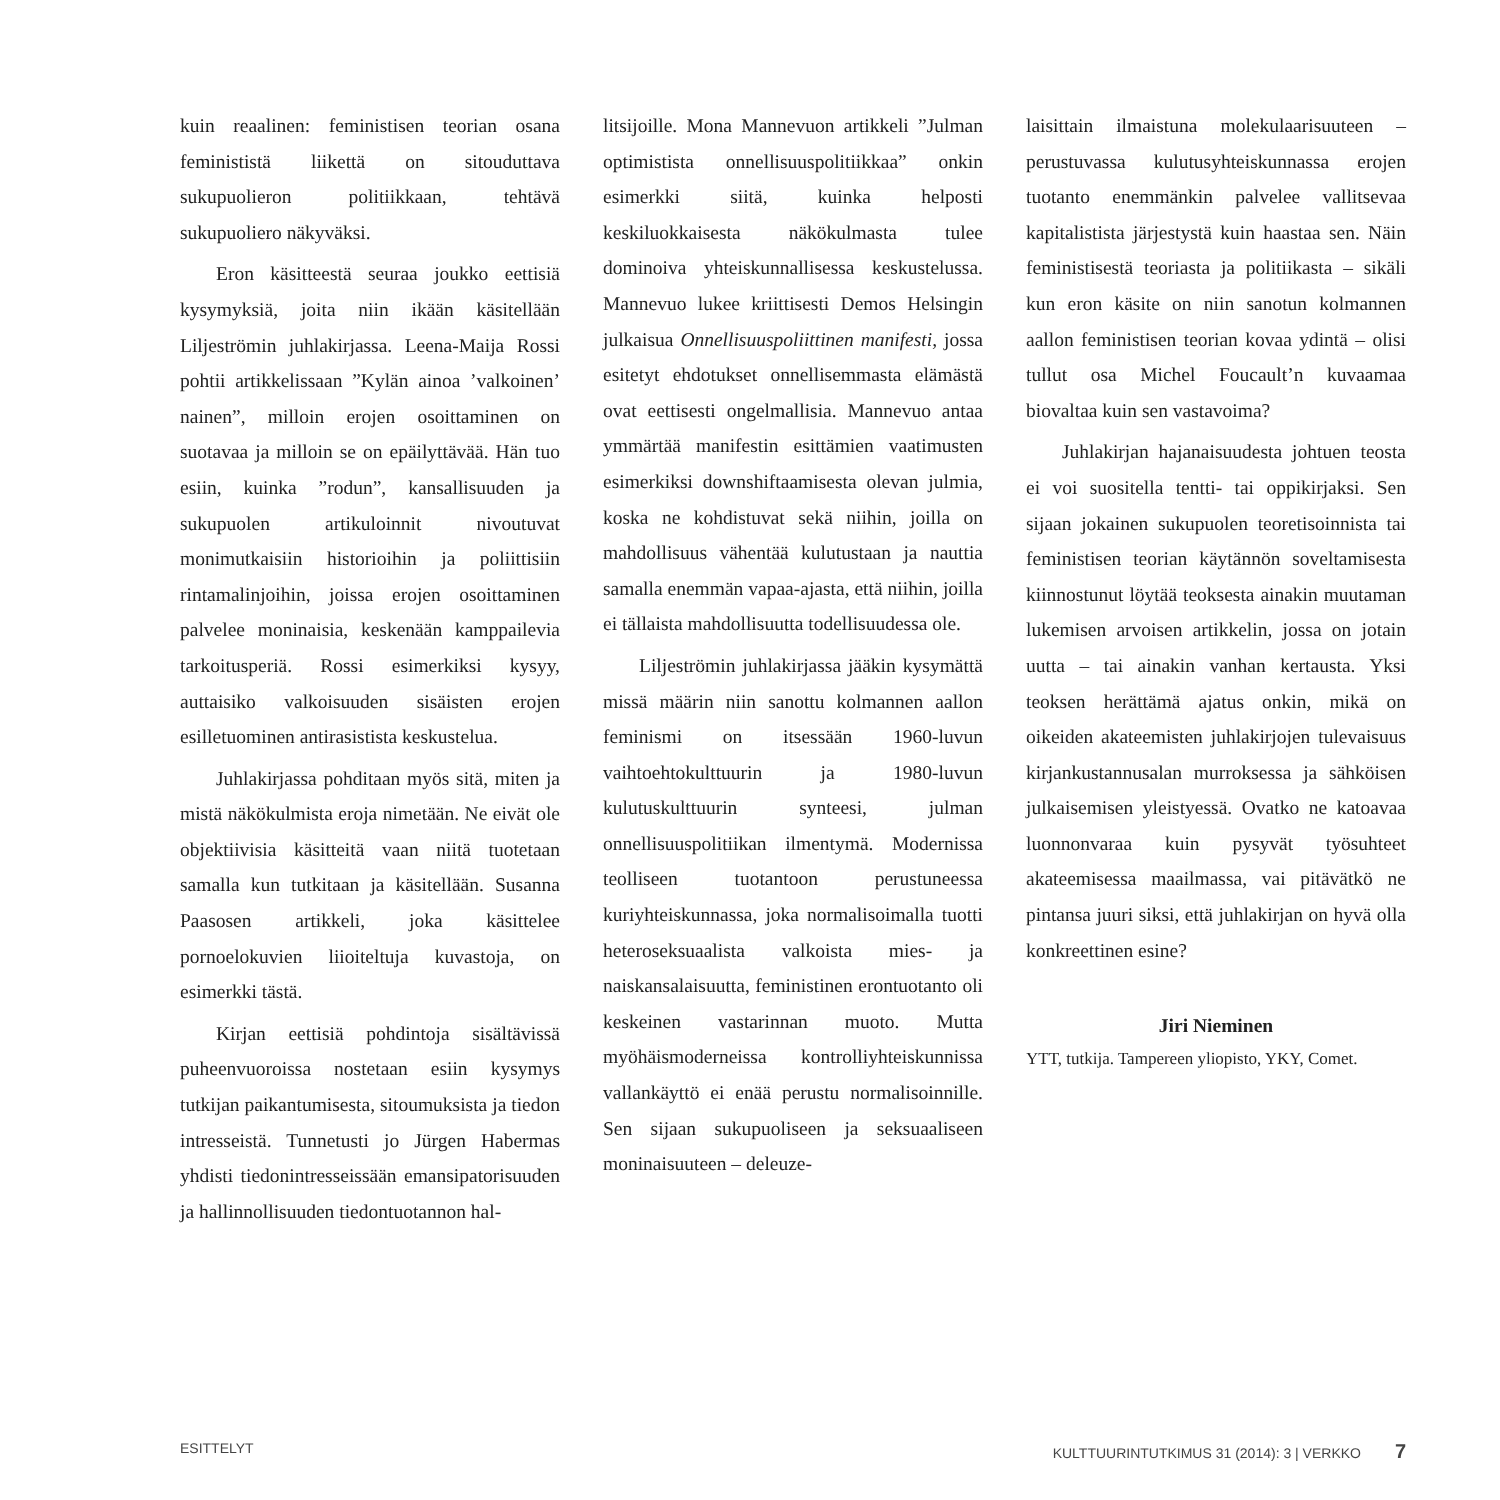kuin reaalinen: feministisen teorian osana feminististä liikettä on sitouduttava sukupuolieron politiikkaan, tehtävä sukupuoliero näkyväksi.
Eron käsitteestä seuraa joukko eettisiä kysymyksiä, joita niin ikään käsitellään Liljeströmin juhlakirjassa. Leena-Maija Rossi pohtii artikkelissaan ”Kylän ainoa ’valkoinen’ nainen”, milloin erojen osoittaminen on suotavaa ja milloin se on epäilyttävää. Hän tuo esiin, kuinka ”rodun”, kansallisuuden ja sukupuolen artikuloinnit nivoutuvat monimutkaisiin historioihin ja poliittisiin rintamalinjoihin, joissa erojen osoittaminen palvelee moninaisia, keskenään kamppailevia tarkoitusperiä. Rossi esimerkiksi kysyy, auttaisiko valkoisuuden sisäisten erojen esilletuominen antirasistista keskustelua.
Juhlakirjassa pohditaan myös sitä, miten ja mistä näkökulmista eroja nimetään. Ne eivät ole objektiivisia käsitteitä vaan niitä tuotetaan samalla kun tutkitaan ja käsitellään. Susanna Paasosen artikkeli, joka käsittelee pornoelokuvien liioiteltuja kuvastoja, on esimerkki tästä.
Kirjan eettisiä pohdintoja sisältävissä puheenvuoroissa nostetaan esiin kysymys tutkijan paikantumisesta, sitoumuksista ja tiedon intresseistä. Tunnetusti jo Jürgen Habermas yhdisti tiedonintresseissään emansipatorisuuden ja hallinnollisuuden tiedontuotannon hal-
litsijoille. Mona Mannevuon artikkeli ”Julman optimistista onnellisuuspolitiikkaa” onkin esimerkki siitä, kuinka helposti keskiluokkaisesta näkökulmasta tulee dominoiva yhteiskunnallisessa keskustelussa. Mannevuo lukee kriittisesti Demos Helsingin julkaisua Onnellisuuspoliittinen manifesti, jossa esitetyt ehdotukset onnellisemmasta elämästä ovat eettisesti ongelmallisia. Mannevuo antaa ymmärtää manifestin esittämien vaatimusten esimerkiksi downshiftaamisesta olevan julmia, koska ne kohdistuvat sekä niihin, joilla on mahdollisuus vähentää kulutustaan ja nauttia samalla enemmän vapaa-ajasta, että niihin, joilla ei tällaista mahdollisuutta todellisuudessa ole.
Liljeströmin juhlakirjassa jääkin kysymättä missä määrin niin sanottu kolmannen aallon feminismi on itsessään 1960-luvun vaihtoehtokulttuurin ja 1980-luvun kulutuskulttuurin synteesi, julman onnellisuuspolitiikan ilmentymä. Modernissa teolliseen tuotantoon perustuneessa kuriyhteiskunnassa, joka normalisoimalla tuotti heteroseksuaalista valkoista mies- ja naiskansalaisuutta, feministinen erontuotanto oli keskeinen vastarinnan muoto. Mutta myöhäismoderneissa kontrolliyhteiskunnissa vallankäyttö ei enää perustu normalisoinnille. Sen sijaan sukupuoliseen ja seksuaaliseen moninaisuuteen – deleuze-
laisittain ilmaistuna molekulaarisuuteen – perustuvassa kulutusyhteiskunnassa erojen tuotanto enemmänkin palvelee vallitsevaa kapitalistista järjestystä kuin haastaa sen. Näin feministisestä teoriasta ja politiikasta – sikäli kun eron käsite on niin sanotun kolmannen aallon feministisen teorian kovaa ydintä – olisi tullut osa Michel Foucault’n kuvaamaa biovaltaa kuin sen vastavoima?
Juhlakirjan hajanaisuudesta johtuen teosta ei voi suositella tentti- tai oppikirjaksi. Sen sijaan jokainen sukupuolen teoretisoinnista tai feministisen teorian käytännön soveltamisesta kiinnostunut löytää teoksesta ainakin muutaman lukemisen arvoisen artikkelin, jossa on jotain uutta – tai ainakin vanhan kertausta. Yksi teoksen herättämä ajatus onkin, mikä on oikeiden akateemisten juhlakirjojen tulevaisuus kirjankustannusalan murroksessa ja sähköisen julkaisemisen yleistyessä. Ovatko ne katoavaa luonnonvaraa kuin pysyvät työsuhteet akateemisessa maailmassa, vai pitävätkö ne pintansa juuri siksi, että juhlakirjan on hyvä olla konkreettinen esine?
Jiri Nieminen
YTT, tutkija. Tampereen yliopisto, YKY, Comet.
ESITTELYT KULTTUURINTUTKIMUS 31 (2014): 3 | VERKKO 7